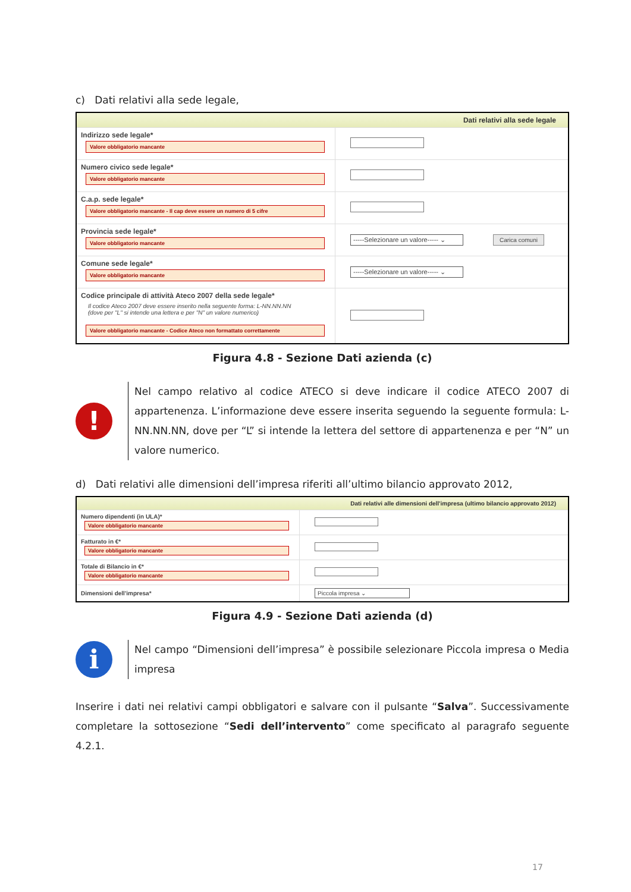c) Dati relativi alla sede legale,
| Dati relativi alla sede legale | |
| --- | --- |
| Indirizzo sede legale* Valore obbligatorio mancante | |
| Numero civico sede legale* Valore obbligatorio mancante | |
| C.a.p. sede legale* Valore obbligatorio mancante - Il cap deve essere un numero di 5 cifre | |
| Provincia sede legale* Valore obbligatorio mancante | -----Selezionare un valore----- ⌄ Carica comuni |
| Comune sede legale* Valore obbligatorio mancante | -----Selezionare un valore----- ⌄ |
| Codice principale di attività Ateco 2007 della sede legale* Il codice Ateco 2007 deve essere inserito nella seguente forma: L-NN.NN.NN (dove per "L" si intende una lettera e per "N" un valore numerico) Valore obbligatorio mancante - Codice Ateco non formattato correttamente | |
Figura 4.8 - Sezione Dati azienda (c)
!
Nel campo relativo al codice ATECO si deve indicare il codice ATECO 2007 di appartenenza. L’informazione deve essere inserita seguendo la seguente formula: L-NN.NN.NN, dove per “L” si intende la lettera del settore di appartenenza e per “N” un valore numerico.
d) Dati relativi alle dimensioni dell’impresa riferiti all’ultimo bilancio approvato 2012,
| Dati relativi alle dimensioni dell'impresa (ultimo bilancio approvato 2012) | |
| --- | --- |
| Numero dipendenti (in ULA)* Valore obbligatorio mancante | |
| Fatturato in €* Valore obbligatorio mancante | |
| Totale di Bilancio in €* Valore obbligatorio mancante | |
| Dimensioni dell'impresa* | Piccola impresa ⌄ |
Figura 4.9 - Sezione Dati azienda (d)
i
Nel campo “Dimensioni dell’impresa” è possibile selezionare Piccola impresa o Media impresa
Inserire i dati nei relativi campi obbligatori e salvare con il pulsante “Salva”. Successivamente completare la sottosezione “Sedi dell’intervento” come specificato al paragrafo seguente 4.2.1.
17